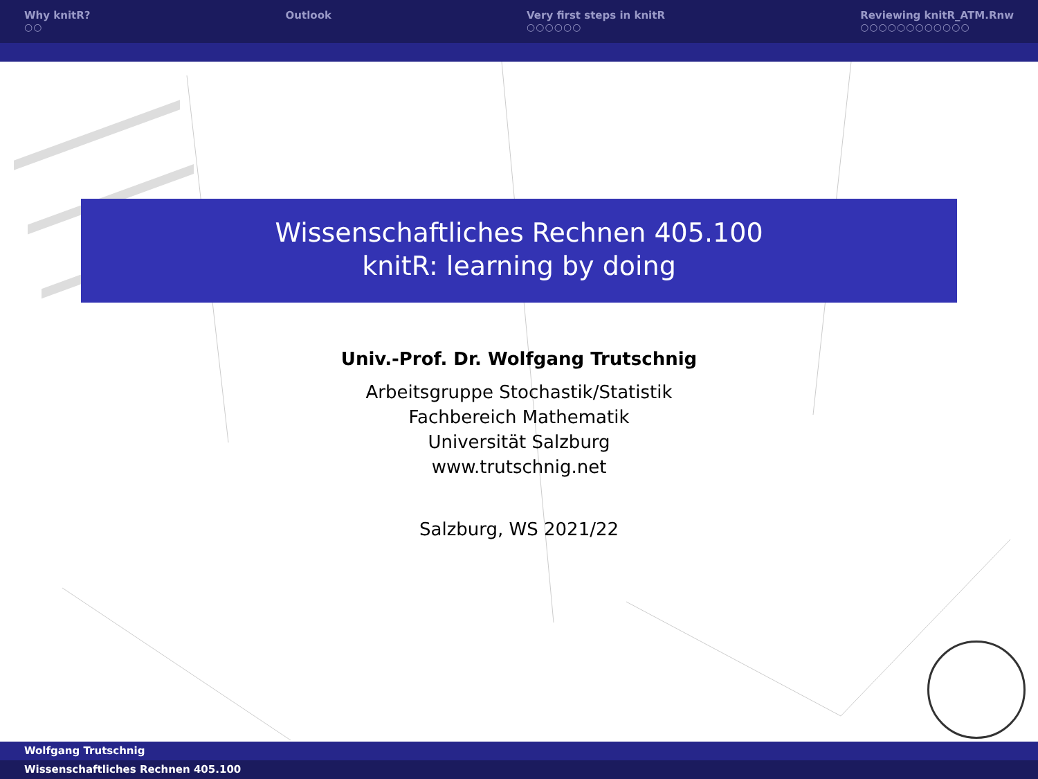Why knitR?
○○
Outlook Very first steps in knitR
○○○○○○
Reviewing knitR_ATM.Rnw
○○○○○○○○○○○○
Wissenschaftliches Rechnen 405.100
knitR: learning by doing
Univ.-Prof. Dr. Wolfgang Trutschnig
Arbeitsgruppe Stochastik/Statistik
Fachbereich Mathematik
Universität Salzburg
www.trutschnig.net
Salzburg, WS 2021/22
Wolfgang Trutschnig
Wissenschaftliches Rechnen 405.100